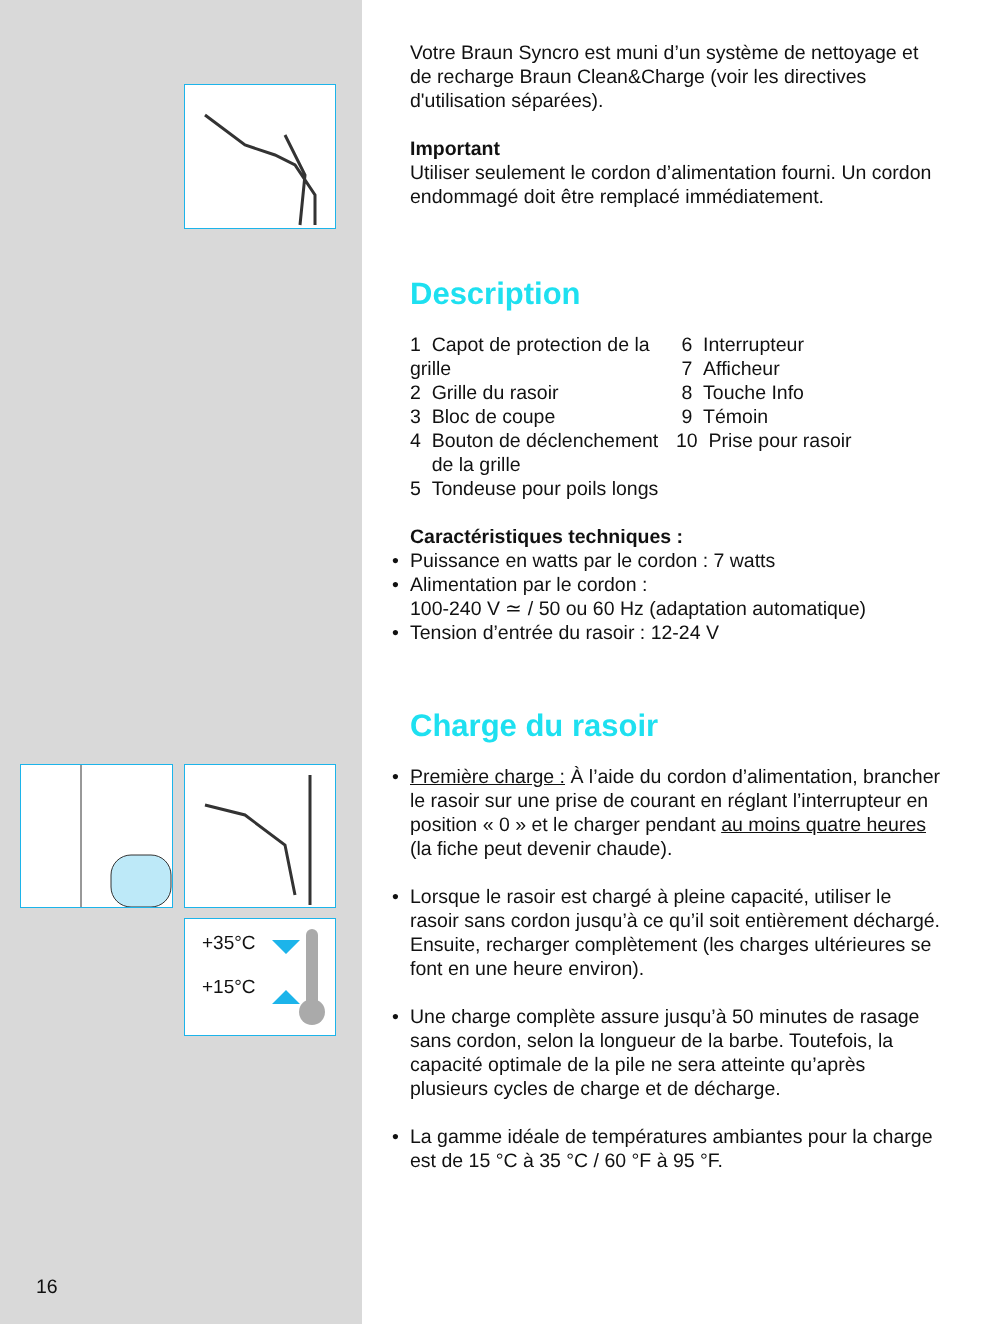+35°C
+15°C
16
Votre Braun Syncro est muni d’un système de nettoyage et de recharge Braun Clean&Charge (voir les directives d'utilisation séparées).
Important
Utiliser seulement le cordon d’alimentation fourni. Un cordon endommagé doit être remplacé immédiatement.
Description
1 Capot de protection de la grille
2 Grille du rasoir
3 Bloc de coupe
4 Bouton de déclenchement
de la grille
5 Tondeuse pour poils longs
6 Interrupteur
7 Afficheur
8 Touche Info
9 Témoin
10 Prise pour rasoir
Caractéristiques techniques :
Puissance en watts par le cordon : 7 watts
Alimentation par le cordon :
100-240 V ≃ / 50 ou 60 Hz (adaptation automatique)
Tension d’entrée du rasoir : 12-24 V
Charge du rasoir
Première charge : À l’aide du cordon d’alimentation, brancher le rasoir sur une prise de courant en réglant l’interrupteur en position « 0 » et le charger pendant au moins quatre heures (la fiche peut devenir chaude).
Lorsque le rasoir est chargé à pleine capacité, utiliser le rasoir sans cordon jusqu’à ce qu’il soit entièrement déchargé. Ensuite, recharger complètement (les charges ultérieures se font en une heure environ).
Une charge complète assure jusqu’à 50 minutes de rasage sans cordon, selon la longueur de la barbe. Toutefois, la capacité optimale de la pile ne sera atteinte qu’après plusieurs cycles de charge et de décharge.
La gamme idéale de températures ambiantes pour la charge est de 15 °C à 35 °C / 60 °F à 95 °F.